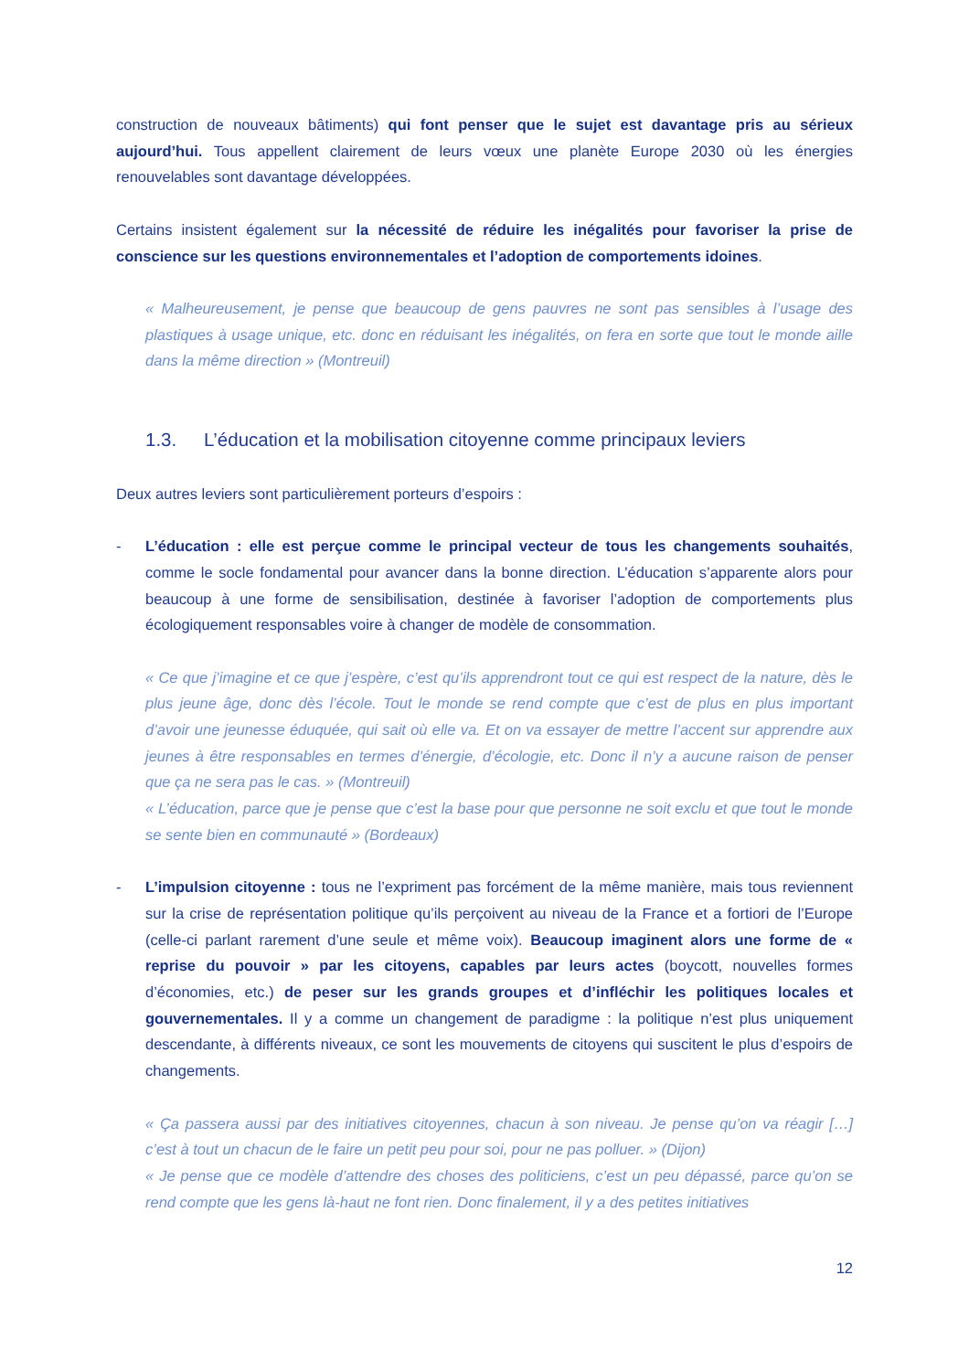construction de nouveaux bâtiments) qui font penser que le sujet est davantage pris au sérieux aujourd’hui. Tous appellent clairement de leurs vœux une planète Europe 2030 où les énergies renouvelables sont davantage développées.
Certains insistent également sur la nécessité de réduire les inégalités pour favoriser la prise de conscience sur les questions environnementales et l’adoption de comportements idoines.
« Malheureusement, je pense que beaucoup de gens pauvres ne sont pas sensibles à l’usage des plastiques à usage unique, etc. donc en réduisant les inégalités, on fera en sorte que tout le monde aille dans la même direction » (Montreuil)
1.3. L’éducation et la mobilisation citoyenne comme principaux leviers
Deux autres leviers sont particulièrement porteurs d’espoirs :
- L’éducation : elle est perçue comme le principal vecteur de tous les changements souhaités, comme le socle fondamental pour avancer dans la bonne direction. L’éducation s’apparente alors pour beaucoup à une forme de sensibilisation, destinée à favoriser l’adoption de comportements plus écologiquement responsables voire à changer de modèle de consommation.
« Ce que j’imagine et ce que j’espère, c’est qu’ils apprendront tout ce qui est respect de la nature, dès le plus jeune âge, donc dès l’école. Tout le monde se rend compte que c’est de plus en plus important d’avoir une jeunesse éduquée, qui sait où elle va. Et on va essayer de mettre l’accent sur apprendre aux jeunes à être responsables en termes d’énergie, d’écologie, etc. Donc il n’y a aucune raison de penser que ça ne sera pas le cas. » (Montreuil)
« L’éducation, parce que je pense que c’est la base pour que personne ne soit exclu et que tout le monde se sente bien en communauté » (Bordeaux)
- L’impulsion citoyenne : tous ne l’expriment pas forcément de la même manière, mais tous reviennent sur la crise de représentation politique qu’ils perçoivent au niveau de la France et a fortiori de l’Europe (celle-ci parlant rarement d’une seule et même voix). Beaucoup imaginent alors une forme de « reprise du pouvoir » par les citoyens, capables par leurs actes (boycott, nouvelles formes d’économies, etc.) de peser sur les grands groupes et d’infléchir les politiques locales et gouvernementales. Il y a comme un changement de paradigme : la politique n’est plus uniquement descendante, à différents niveaux, ce sont les mouvements de citoyens qui suscitent le plus d’espoirs de changements.
« Ça passera aussi par des initiatives citoyennes, chacun à son niveau. Je pense qu’on va réagir […] c’est à tout un chacun de le faire un petit peu pour soi, pour ne pas polluer. » (Dijon)
« Je pense que ce modèle d’attendre des choses des politiciens, c’est un peu dépassé, parce qu’on se rend compte que les gens là-haut ne font rien. Donc finalement, il y a des petites initiatives
12